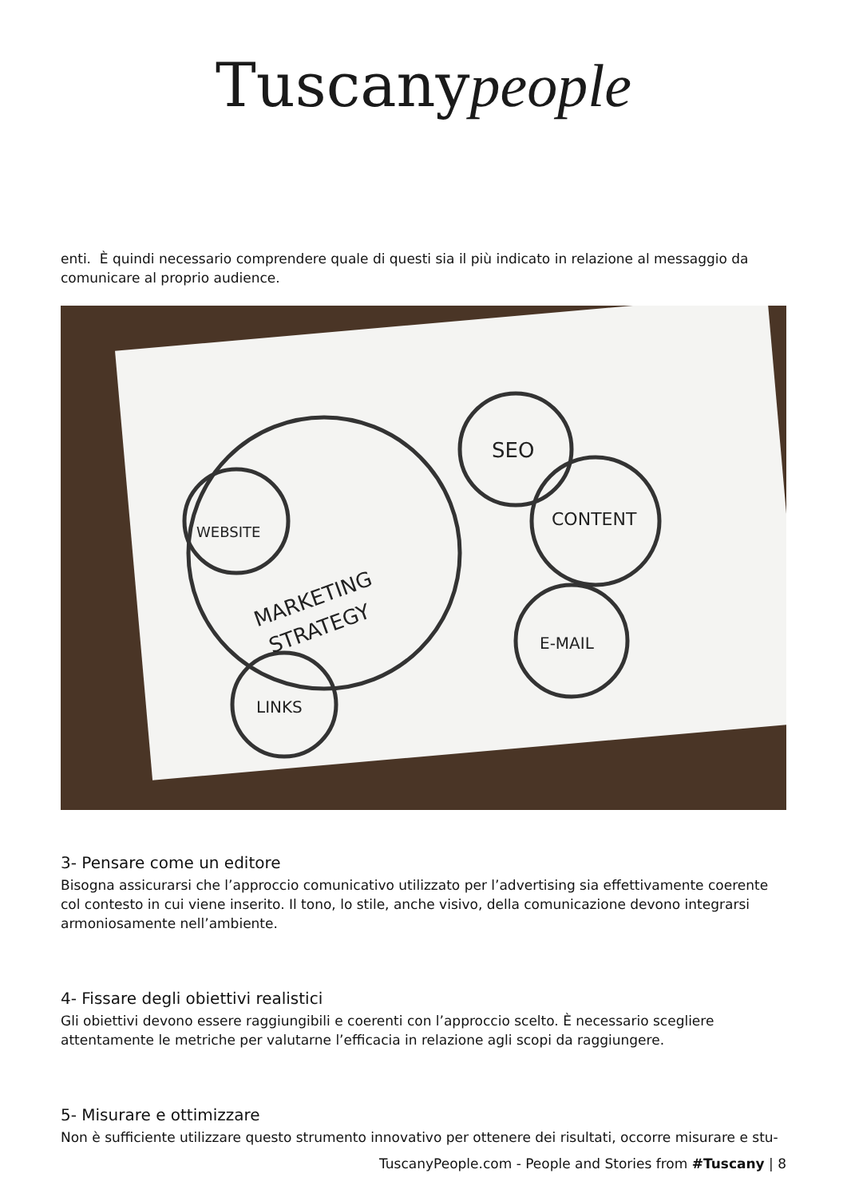Tuscanypeople
enti. È quindi necessario comprendere quale di questi sia il più indicato in relazione al messaggio da comunicare al proprio audience.
MARKETING
STRATEGY
WEBSITE
SEO
CONTENT
E-MAIL
LINKS
3- Pensare come un editore
Bisogna assicurarsi che l’approccio comunicativo utilizzato per l’advertising sia effettivamente coerente col contesto in cui viene inserito. Il tono, lo stile, anche visivo, della comunicazione devono integrarsi armoniosamente nell’ambiente.
4- Fissare degli obiettivi realistici
Gli obiettivi devono essere raggiungibili e coerenti con l’approccio scelto. È necessario scegliere attentamente le metriche per valutarne l’efficacia in relazione agli scopi da raggiungere.
5- Misurare e ottimizzare
Non è sufficiente utilizzare questo strumento innovativo per ottenere dei risultati, occorre misurare e stu-
TuscanyPeople.com - People and Stories from #Tuscany | 8